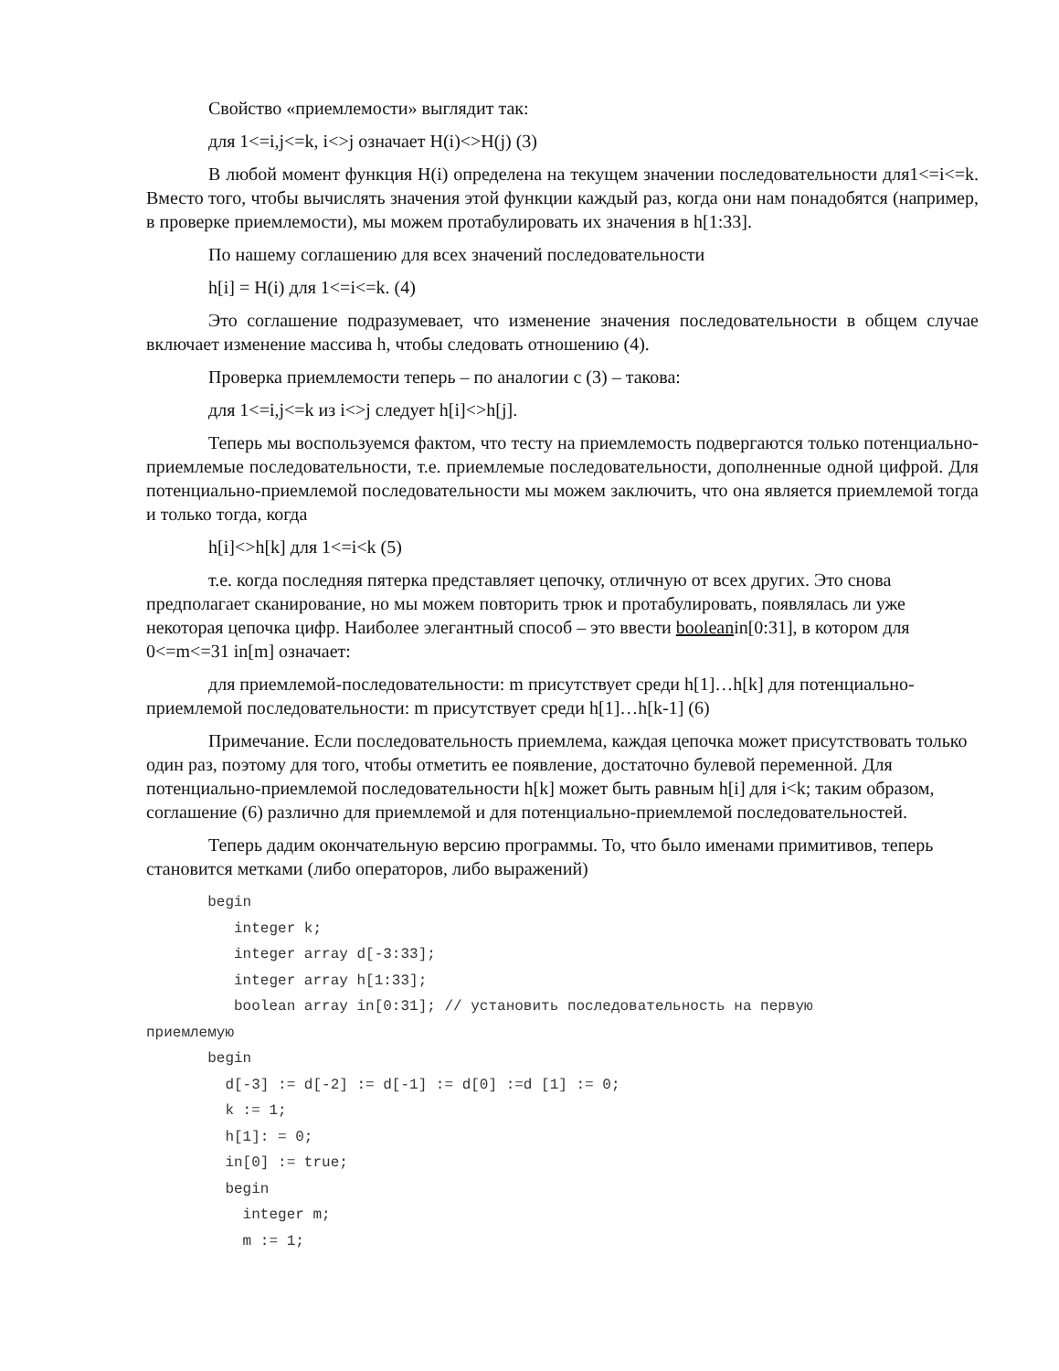Свойство «приемлемости» выглядит так:
для 1<=i,j<=k, i<>j означает H(i)<>H(j) (3)
В любой момент функция H(i) определена на текущем значении последовательности для1<=i<=k. Вместо того, чтобы вычислять значения этой функции каждый раз, когда они нам понадобятся (например, в проверке приемлемости), мы можем протабулировать их значения в h[1:33].
По нашему соглашению для всех значений последовательности
h[i] = H(i) для 1<=i<=k. (4)
Это соглашение подразумевает, что изменение значения последовательности в общем случае включает изменение массива h, чтобы следовать отношению (4).
Проверка приемлемости теперь – по аналогии с (3) – такова:
для 1<=i,j<=k из i<>j следует h[i]<>h[j].
Теперь мы воспользуемся фактом, что тесту на приемлемость подвергаются только потенциально-приемлемые последовательности, т.е. приемлемые последовательности, дополненные одной цифрой. Для потенциально-приемлемой последовательности мы можем заключить, что она является приемлемой тогда и только тогда, когда
h[i]<>h[k] для 1<=i<k (5)
т.е. когда последняя пятерка представляет цепочку, отличную от всех других. Это снова предполагает сканирование, но мы можем повторить трюк и протабулировать, появлялась ли уже некоторая цепочка цифр. Наиболее элегантный способ – это ввести booleanin[0:31], в котором для 0<=m<=31 in[m] означает:
для приемлемой-последовательности: m присутствует среди h[1]…h[k] для потенциально-приемлемой последовательности: m присутствует среди h[1]…h[k-1] (6)
Примечание. Если последовательность приемлема, каждая цепочка может присутствовать только один раз, поэтому для того, чтобы отметить ее появление, достаточно булевой переменной. Для потенциально-приемлемой последовательности h[k] может быть равным h[i] для i<k; таким образом, соглашение (6) различно для приемлемой и для потенциально-приемлемой последовательностей.
Теперь дадим окончательную версию программы. То, что было именами примитивов, теперь становится метками (либо операторов, либо выражений)
       begin
          integer k;
          integer array d[-3:33];
          integer array h[1:33];
          boolean array in[0:31]; // установить последовательность на первую
приемлемую
       begin
         d[-3] := d[-2] := d[-1] := d[0] :=d [1] := 0;
         k := 1;
         h[1]: = 0;
         in[0] := true;
         begin
           integer m;
           m := 1;